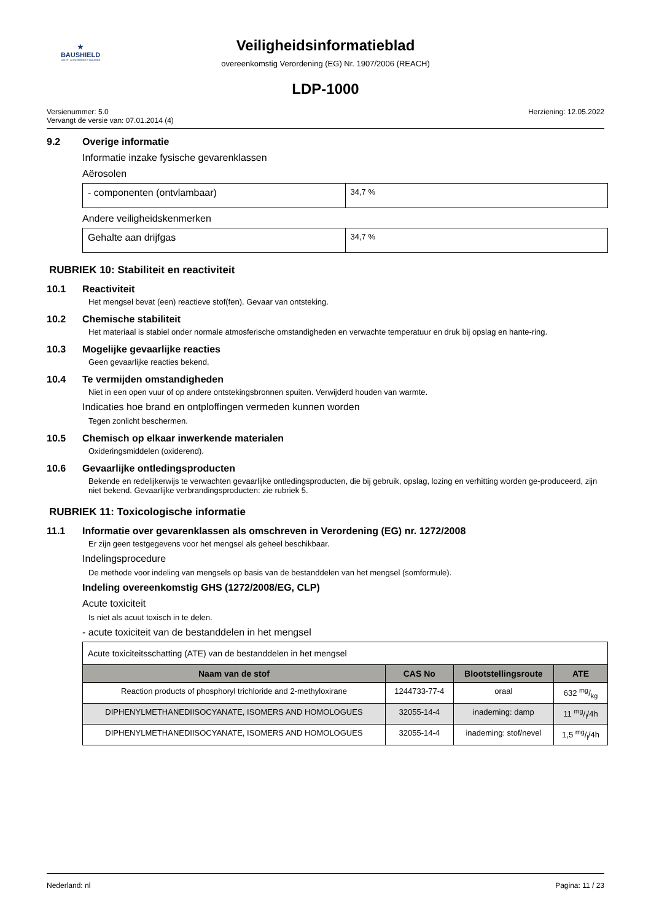★
BAUSHIELD
LUCHT- & WATERDICHT BOUWEN
Veiligheidsinformatieblad
overeenkomstig Verordening (EG) Nr. 1907/2006 (REACH)
LDP-1000
Versienummer: 5.0
Vervangt de versie van: 07.01.2014 (4)
Herziening: 12.05.2022
9.2 Overige informatie
Informatie inzake fysische gevarenklassen
Aërosolen
| - componenten (ontvlambaar) | 34,7 % |
Andere veiligheidskenmerken
| Gehalte aan drijfgas | 34,7 % |
RUBRIEK 10: Stabiliteit en reactiviteit
10.1 Reactiviteit
Het mengsel bevat (een) reactieve stof(fen). Gevaar van ontsteking.
10.2 Chemische stabiliteit
Het materiaal is stabiel onder normale atmosferische omstandigheden en verwachte temperatuur en druk bij opslag en hante-ring.
10.3 Mogelijke gevaarlijke reacties
Geen gevaarlijke reacties bekend.
10.4 Te vermijden omstandigheden
Niet in een open vuur of op andere ontstekingsbronnen spuiten. Verwijderd houden van warmte.
Indicaties hoe brand en ontploffingen vermeden kunnen worden
Tegen zonlicht beschermen.
10.5 Chemisch op elkaar inwerkende materialen
Oxideringsmiddelen (oxiderend).
10.6 Gevaarlijke ontledingsproducten
Bekende en redelijkerwijs te verwachten gevaarlijke ontledingsproducten, die bij gebruik, opslag, lozing en verhitting worden ge-produceerd, zijn niet bekend. Gevaarlijke verbrandingsproducten: zie rubriek 5.
RUBRIEK 11: Toxicologische informatie
11.1 Informatie over gevarenklassen als omschreven in Verordening (EG) nr. 1272/2008
Er zijn geen testgegevens voor het mengsel als geheel beschikbaar.
Indelingsprocedure
De methode voor indeling van mengsels op basis van de bestanddelen van het mengsel (somformule).
Indeling overeenkomstig GHS (1272/2008/EG, CLP)
Acute toxiciteit
Is niet als acuut toxisch in te delen.
- acute toxiciteit van de bestanddelen in het mengsel
| Acute toxiciteitsschatting (ATE) van de bestanddelen in het mengsel | | | |
| Naam van de stof | CAS No | Blootstellingsroute | ATE |
| Reaction products of phosphoryl trichloride and 2-methyloxirane | 1244733-77-4 | oraal | 632 mg/kg |
| DIPHENYLMETHANEDIISOCYANATE, ISOMERS AND HOMOLOGUES | 32055-14-4 | inademing: damp | 11 mg/l/4h |
| DIPHENYLMETHANEDIISOCYANATE, ISOMERS AND HOMOLOGUES | 32055-14-4 | inademing: stof/nevel | 1,5 mg/l/4h |
Nederland: nl Pagina: 11 / 23